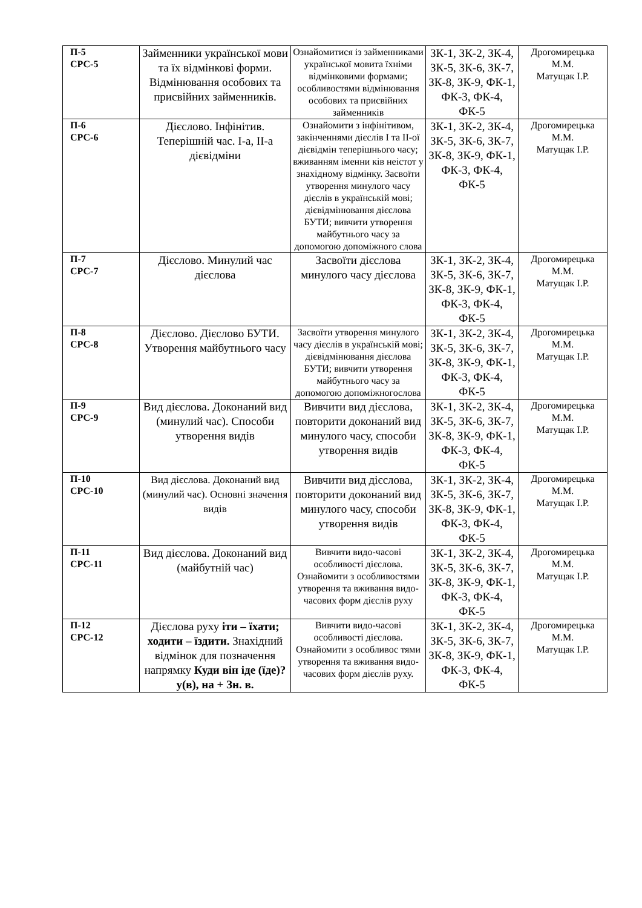| П-5 СРС-5 | Займенники української мови та їх відмінкові форми. Відмінювання особових та присвійних займенників. | Ознайомитися із займенниками української мовита їхніми відмінковими формами; особливостями відмінювання особових та присвійних займенників | ЗК-1, ЗК-2, ЗК-4, ЗК-5, ЗК-6, ЗК-7, ЗК-8, ЗК-9, ФК-1, ФК-3, ФК-4, ФК-5 | Дрогомирецька М.М. Матущак І.Р. |
| П-6 СРС-6 | Дієслово. Інфінітив. Теперішній час. І-а, ІІ-а дієвідміни | Ознайомити з інфінітивом, закінченнями дієслів І та ІІ-ої дієвідмін теперішнього часу; вживанням іменни ків неістот у знахідному відмінку. Засвоїти утворення минулого часу дієслів в українській мові; дієвідмінювання дієслова БУТИ; вивчити утворення майбутнього часу за допомогою допоміжного слова | ЗК-1, ЗК-2, ЗК-4, ЗК-5, ЗК-6, ЗК-7, ЗК-8, ЗК-9, ФК-1, ФК-3, ФК-4, ФК-5 | Дрогомирецька М.М. Матущак І.Р. |
| П-7 СРС-7 | Дієслово. Минулий час дієслова | Засвоїти дієслова минулого часу дієслова | ЗК-1, ЗК-2, ЗК-4, ЗК-5, ЗК-6, ЗК-7, ЗК-8, ЗК-9, ФК-1, ФК-3, ФК-4, ФК-5 | Дрогомирецька М.М. Матущак І.Р. |
| П-8 СРС-8 | Дієслово. Дієслово БУТИ. Утворення майбутнього часу | Засвоїти утворення минулого часу дієслів в українській мові; дієвідмінювання дієслова БУТИ; вивчити утворення майбутнього часу за допомогою допоміжногослова | ЗК-1, ЗК-2, ЗК-4, ЗК-5, ЗК-6, ЗК-7, ЗК-8, ЗК-9, ФК-1, ФК-3, ФК-4, ФК-5 | Дрогомирецька М.М. Матущак І.Р. |
| П-9 СРС-9 | Вид дієслова. Доконаний вид (минулий час). Способи утворення видів | Вивчити вид дієслова, повторити доконаний вид минулого часу, способи утворення видів | ЗК-1, ЗК-2, ЗК-4, ЗК-5, ЗК-6, ЗК-7, ЗК-8, ЗК-9, ФК-1, ФК-3, ФК-4, ФК-5 | Дрогомирецька М.М. Матущак І.Р. |
| П-10 СРС-10 | Вид дієслова. Доконаний вид (минулий час). Основні значення видів | Вивчити вид дієслова, повторити доконаний вид минулого часу, способи утворення видів | ЗК-1, ЗК-2, ЗК-4, ЗК-5, ЗК-6, ЗК-7, ЗК-8, ЗК-9, ФК-1, ФК-3, ФК-4, ФК-5 | Дрогомирецька М.М. Матущак І.Р. |
| П-11 СРС-11 | Вид дієслова. Доконаний вид (майбутній час) | Вивчити видо-часові особливості дієслова. Ознайомити з особливостями утворення та вживання видо-часових форм дієслів руху | ЗК-1, ЗК-2, ЗК-4, ЗК-5, ЗК-6, ЗК-7, ЗК-8, ЗК-9, ФК-1, ФК-3, ФК-4, ФК-5 | Дрогомирецька М.М. Матущак І.Р. |
| П-12 СРС-12 | Дієслова руху іти – їхати; ходити – їздити. Знахідний відмінок для позначення напрямку Куди він іде (їде)? у(в), на + Зн. в. | Вивчити видо-часові особливості дієслова. Ознайомити з особливос тями утворення та вживання видо-часових форм дієслів руху. | ЗК-1, ЗК-2, ЗК-4, ЗК-5, ЗК-6, ЗК-7, ЗК-8, ЗК-9, ФК-1, ФК-3, ФК-4, ФК-5 | Дрогомирецька М.М. Матущак І.Р. |